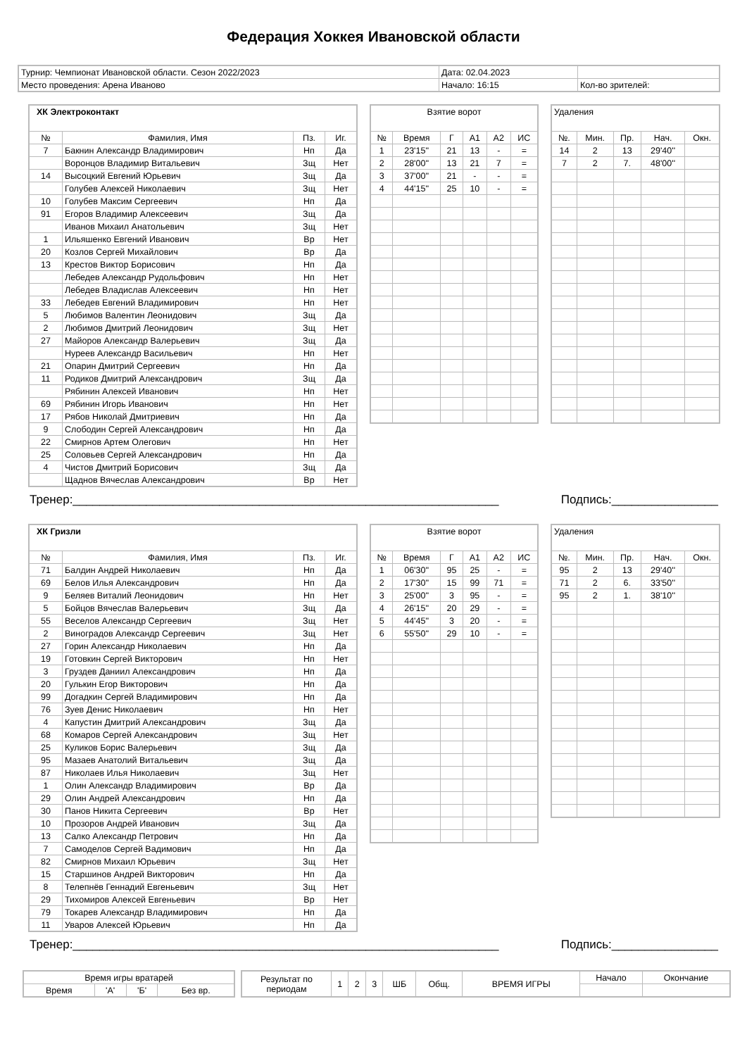Федерация Хоккея Ивановской области
| Турнир: Чемпионат Ивановской области. Сезон 2022/2023 | Дата: 02.04.2023 | |
| Место проведения: Арена Иваново | Начало: 16:15 | Кол-во зрителей: |
| ХК Электроконтакт | | | |
| № | Фамилия, Имя | Пз. | Иг. |
| 7 | Бакнин Александр Владимирович | Нп | Да |
| | Воронцов Владимир Витальевич | Зщ | Нет |
| 14 | Высоцкий Евгений Юрьевич | Зщ | Да |
| | Голубев Алексей Николаевич | Зщ | Нет |
| 10 | Голубев Максим Сергеевич | Нп | Да |
| 91 | Егоров Владимир Алексеевич | Зщ | Да |
| | Иванов Михаил Анатольевич | Зщ | Нет |
| 1 | Ильяшенко Евгений Иванович | Вр | Нет |
| 20 | Козлов Сергей Михайлович | Вр | Да |
| 13 | Крестов Виктор Борисович | Нп | Да |
| | Лебедев Александр Рудольфович | Нп | Нет |
| | Лебедев Владислав Алексеевич | Нп | Нет |
| 33 | Лебедев Евгений Владимирович | Нп | Нет |
| 5 | Любимов Валентин Леонидович | Зщ | Да |
| 2 | Любимов Дмитрий Леонидович | Зщ | Нет |
| 27 | Майоров Александр Валерьевич | Зщ | Да |
| | Нуреев Александр Васильевич | Нп | Нет |
| 21 | Опарин Дмитрий Сергеевич | Нп | Да |
| 11 | Родиков Дмитрий Александрович | Зщ | Да |
| | Рябинин Алексей Иванович | Нп | Нет |
| 69 | Рябинин Игорь Иванович | Нп | Нет |
| 17 | Рябов Николай Дмитриевич | Нп | Да |
| 9 | Слободин Сергей Александрович | Нп | Да |
| 22 | Смирнов Артем Олегович | Нп | Нет |
| 25 | Соловьев Сергей Александрович | Нп | Да |
| 4 | Чистов Дмитрий Борисович | Зщ | Да |
| | Щаднов Вячеслав Александрович | Вр | Нет |
| Взятие ворот | | | | | |
| № | Время | Г | А1 | А2 | ИС |
| 1 | 23'15'' | 21 | 13 | - | = |
| 2 | 28'00'' | 13 | 21 | 7 | = |
| 3 | 37'00'' | 21 | - | - | = |
| 4 | 44'15'' | 25 | 10 | - | = |
| Удаления | | | | |
| №. | Мин. | Пр. | Нач. | Окн. |
| 14 | 2 | 13 | 29'40'' | |
| 7 | 2 | 7. | 48'00'' | |
Тренер:________________________________________________________________ Подпись:________________
| ХК Гризли | | | |
| № | Фамилия, Имя | Пз. | Иг. |
| 71 | Балдин Андрей Николаевич | Нп | Да |
| 69 | Белов Илья Александрович | Нп | Да |
| 9 | Беляев Виталий Леонидович | Нп | Нет |
| 5 | Бойцов Вячеслав Валерьевич | Зщ | Да |
| 55 | Веселов Александр Сергеевич | Зщ | Нет |
| 2 | Виноградов Александр Сергеевич | Зщ | Нет |
| 27 | Горин Александр Николаевич | Нп | Да |
| 19 | Готовкин Сергей Викторович | Нп | Нет |
| 3 | Груздев Даниил Александрович | Нп | Да |
| 20 | Гулькин Егор Викторович | Нп | Да |
| 99 | Догадкин Сергей Владимирович | Нп | Да |
| 76 | Зуев Денис Николаевич | Нп | Нет |
| 4 | Капустин Дмитрий Александрович | Зщ | Да |
| 68 | Комаров Сергей Александрович | Зщ | Нет |
| 25 | Куликов Борис Валерьевич | Зщ | Да |
| 95 | Мазаев Анатолий Витальевич | Зщ | Да |
| 87 | Николаев Илья Николаевич | Зщ | Нет |
| 1 | Олин Александр Владимирович | Вр | Да |
| 29 | Олин Андрей Александрович | Нп | Да |
| 30 | Панов Никита Сергеевич | Вр | Нет |
| 10 | Прозоров Андрей Иванович | Зщ | Да |
| 13 | Салко Александр Петрович | Нп | Да |
| 7 | Самоделов Сергей Вадимович | Нп | Да |
| 82 | Смирнов Михаил Юрьевич | Зщ | Нет |
| 15 | Старшинов Андрей Викторович | Нп | Да |
| 8 | Телепнёв Геннадий Евгеньевич | Зщ | Нет |
| 29 | Тихомиров Алексей Евгеньевич | Вр | Нет |
| 79 | Токарев Александр Владимирович | Нп | Да |
| 11 | Уваров Алексей Юрьевич | Нп | Да |
| Взятие ворот | | | | | |
| № | Время | Г | А1 | А2 | ИС |
| 1 | 06'30'' | 95 | 25 | - | = |
| 2 | 17'30'' | 15 | 99 | 71 | = |
| 3 | 25'00'' | 3 | 95 | - | = |
| 4 | 26'15'' | 20 | 29 | - | = |
| 5 | 44'45'' | 3 | 20 | - | = |
| 6 | 55'50'' | 29 | 10 | - | = |
| Удаления | | | | |
| №. | Мин. | Пр. | Нач. | Окн. |
| 95 | 2 | 13 | 29'40'' | |
| 71 | 2 | 6. | 33'50'' | |
| 95 | 2 | 1. | 38'10'' | |
Тренер:________________________________________________________________ Подпись:________________
| Время игры вратарей | | | |
| Время | 'А' | 'Б' | Без вр. |
| Результат по периодам | 1 | 2 | 3 | ШБ | Общ. | ВРЕМЯ ИГРЫ | Начало | Окончание |